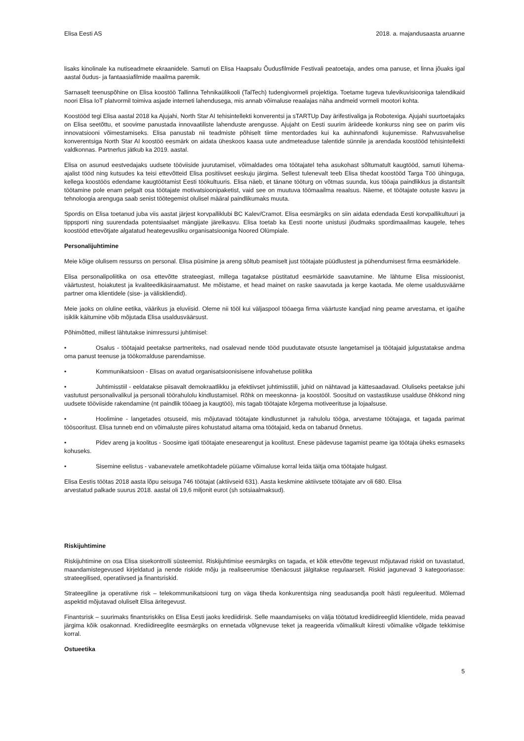Elisa Eesti AS 2018. a. majandusaasta aruanne
lisaks kinolinale ka nutiseadmete ekraanidele. Samuti on Elisa Haapsalu Õudusfilmide Festivali peatoetaja, andes oma panuse, et linna jõuaks igal aastal õudus- ja fantaasiafilmide maailma paremik.
Sarnaselt teenuspõhine on Elisa koostöö Tallinna Tehnikaülikooli (TalTech) tudengivormeli projektiga. Toetame tugeva tulevikuvisiooniga talendikaid noori Elisa IoT platvormil toimiva asjade interneti lahendusega, mis annab võimaluse reaalajas näha andmeid vormeli mootori kohta.
Koostööd tegi Elisa aastal 2018 ka Ajujahi, North Star AI tehisintellekti konverentsi ja sTARTUp Day ärifestivaliga ja Robotexiga. Ajujahi suurtoetajaks on Elisa seetõttu, et soovime panustada innovaatiliste lahenduste arengusse. Ajujaht on Eesti suurim äriideede konkurss ning see on parim viis innovatsiooni võimestamiseks. Elisa panustab nii teadmiste põhiselt tiime mentordades kui ka auhinnafondi kujunemisse. Rahvusvahelise konverentsiga North Star AI koostöö eesmärk on aidata üheskoos kaasa uute andmeteaduse talentide sünnile ja arendada koostööd tehisintellekti valdkonnas. Partnerlus jätkub ka 2019. aastal.
Elisa on asunud eestvedajaks uudsete tööviiside juurutamisel, võimaldades oma töötajatel teha asukohast sõltumatult kaugtööd, samuti lühema-ajalist tööd ning kutsudes ka teisi ettevõtteid Elisa positiivset eeskuju järgima. Sellest tulenevalt teeb Elisa tihedat koostööd Targa Töö ühinguga, kellega koostöös edendame kaugtöötamist Eesti töökultuuris. Elisa näeb, et tänane tööturg on võtmas suunda, kus tööaja paindlikkus ja distantsilt töötamine pole enam pelgalt osa töötajate motivatsioonipaketist, vaid see on muutuva töömaailma reaalsus. Näeme, et töötajate ootuste kasvu ja tehnoloogia arenguga saab senist töötegemist olulisel määral paindlikumaks muuta.
Spordis on Elisa toetanud juba viis aastat järjest korvpalliklubi BC Kalev/Cramot. Elisa eesmärgiks on siin aidata edendada Eesti korvpallikultuuri ja tippsporti ning suurendada potentsiaalset mängijate järelkasvu. Elisa toetab ka Eesti noorte unistusi jõudmaks spordimaailmas kaugele, tehes koostööd ettevõtjate algatatud heategevusliku organisatsiooniga Noored Olümpiale.
Personalijuhtimine
Meie kõige olulisem ressurss on personal. Elisa püsimine ja areng sõltub peamiselt just töötajate püüdlustest ja pühendumisest firma eesmärkidele.
Elisa personalipoliitika on osa ettevõtte strateegiast, millega tagatakse püstitatud eesmärkide saavutamine. Me lähtume Elisa missioonist, väärtustest, hoiakutest ja kvaliteedikäsiraamatust. Me mõistame, et head mainet on raske saavutada ja kerge kaotada. Me oleme usaldusväärne partner oma klientidele (sise- ja väliskliendid).
Meie jaoks on oluline eetika, väärikus ja eluviisid. Oleme nii tööl kui väljaspool tööaega firma väärtuste kandjad ning peame arvestama, et igaühe isiklik käitumine võib mõjutada Elisa usaldusväärsust.
Põhimõtted, millest lähtutakse inimressursi juhtimisel:
• Osalus - töötajaid peetakse partneriteks, nad osalevad nende tööd puudutavate otsuste langetamisel ja töötajaid julgustatakse andma oma panust teenuse ja töökorralduse parendamisse.
• Kommunikatsioon - Elisas on avatud organisatsioonisisene infovahetuse poliitika
• Juhtimisstiil - eeldatakse piisavalt demokraatlikku ja efektiivset juhtimisstiili, juhid on nähtavad ja kättesaadavad. Oluliseks peetakse juhi vastutust personalivalikul ja personali töörahulolu kindlustamisel. Rõhk on meeskonna- ja koostööl. Soositud on vastastikuse usalduse õhkkond ning uudsete tööviiside rakendamine (nt paindlik tööaeg ja kaugtöö), mis tagab töötajate kõrgema motiveerituse ja lojaalsuse.
• Hoolimine - langetades otsuseid, mis mõjutavad töötajate kindlustunnet ja rahulolu tööga, arvestame töötajaga, et tagada parimat töösooritust. Elisa tunneb end on võimaluste piires kohustatud aitama oma töötajaid, keda on tabanud õnnetus.
• Pidev areng ja koolitus - Soosime igati töötajate enesearengut ja koolitust. Enese pädevuse tagamist peame iga töötaja üheks esmaseks kohuseks.
• Sisemine eelistus - vabanevatele ametikohtadele püüame võimaluse korral leida täitja oma töötajate hulgast.
Elisa Eestis töötas 2018 aasta lõpu seisuga 746 töötajat (aktiivseid 631). Aasta keskmine aktiivsete töötajate arv oli 680. Elisa
arvestatud palkade suurus 2018. aastal oli 19,6 miljonit eurot (sh sotsiaalmaksud).
Riskijuhtimine
Riskijuhtimine on osa Elisa sisekontrolli süsteemist. Riskijuhtimise eesmärgiks on tagada, et kõik ettevõtte tegevust mõjutavad riskid on tuvastatud, maandamistegevused kirjeldatud ja nende riskide mõju ja realiseerumise tõenäosust jälgitakse regulaarselt. Riskid jagunevad 3 kategooriasse: strateegilised, operatiivsed ja finantsriskid.
Strateegiline ja operatiivne risk – telekommunikatsiooni turg on väga tiheda konkurentsiga ning seadusandja poolt hästi reguleeritud. Mõlemad aspektid mõjutavad oluliselt Elisa äritegevust.
Finantsrisk – suurimaks finantsriskiks on Elisa Eesti jaoks krediidirisk. Selle maandamiseks on välja töötatud krediidireeglid klientidele, mida peavad järgima kõik osakonnad. Krediidireeglite eesmärgiks on ennetada võlgnevuse teket ja reageerida võimalikult kiiresti võimalike võlgade tekkimise korral.
Ostueetika
5